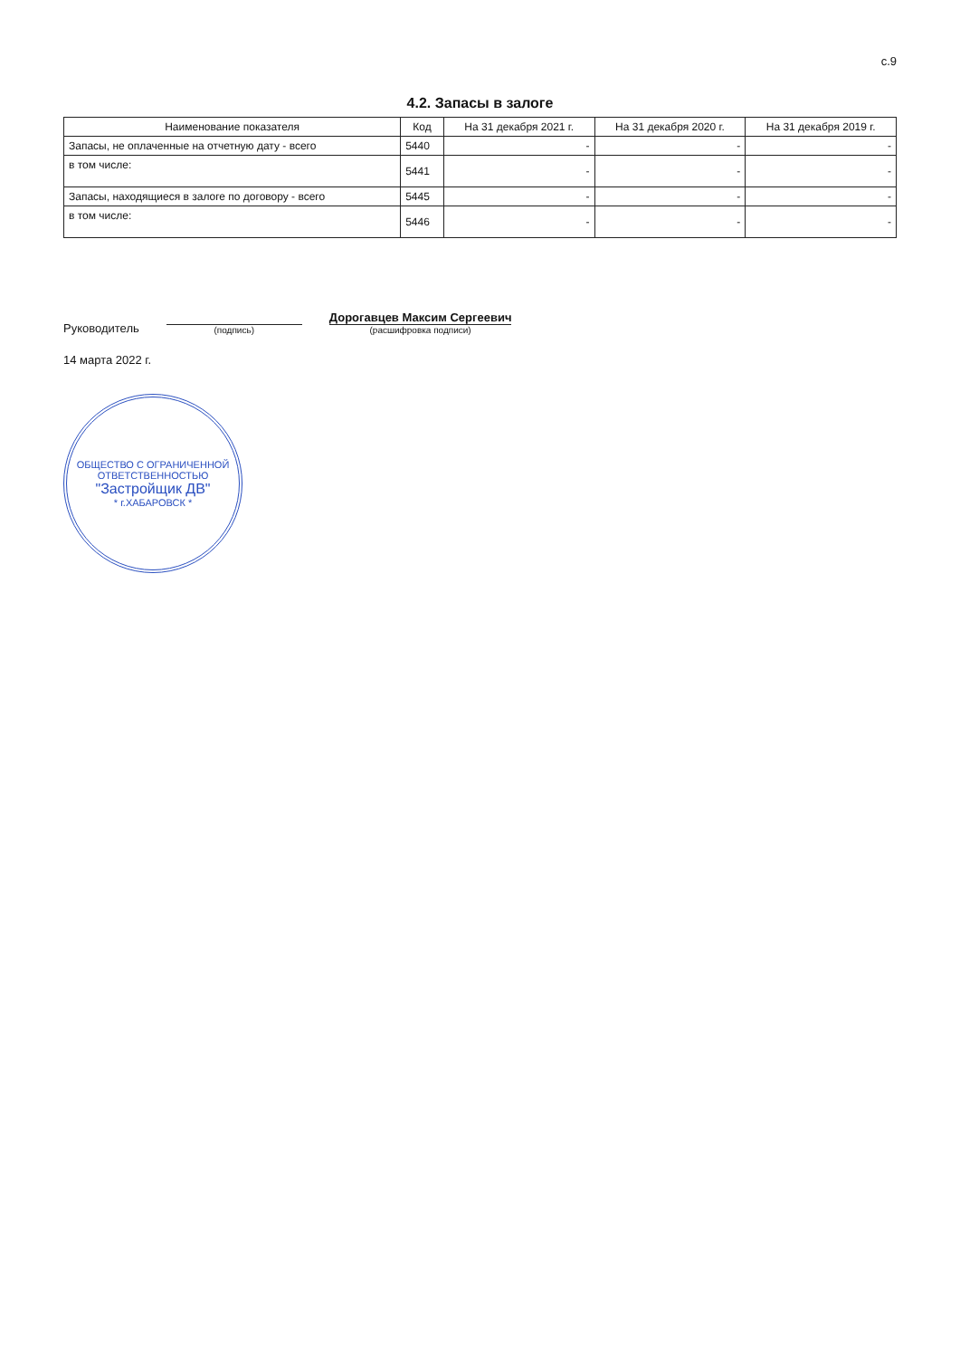с.9
4.2. Запасы в залоге
| Наименование показателя | Код | На 31 декабря 2021 г. | На 31 декабря 2020 г. | На 31 декабря 2019 г. |
| --- | --- | --- | --- | --- |
| Запасы, не оплаченные на отчетную дату - всего | 5440 | - | - | - |
| в том числе: | 5441 | - | - | - |
| Запасы, находящиеся в залоге по договору - всего | 5445 | - | - | - |
| в том числе: | 5446 | - | - | - |
Руководитель
(подпись)
Дорогавцев Максим Сергеевич
(расшифровка подписи)
14 марта 2022 г.
ОБЩЕСТВО С ОГРАНИЧЕННОЙ ОТВЕТСТВЕННОСТЬЮ
"Застройщик ДВ"
* г.ХАБАРОВСК *